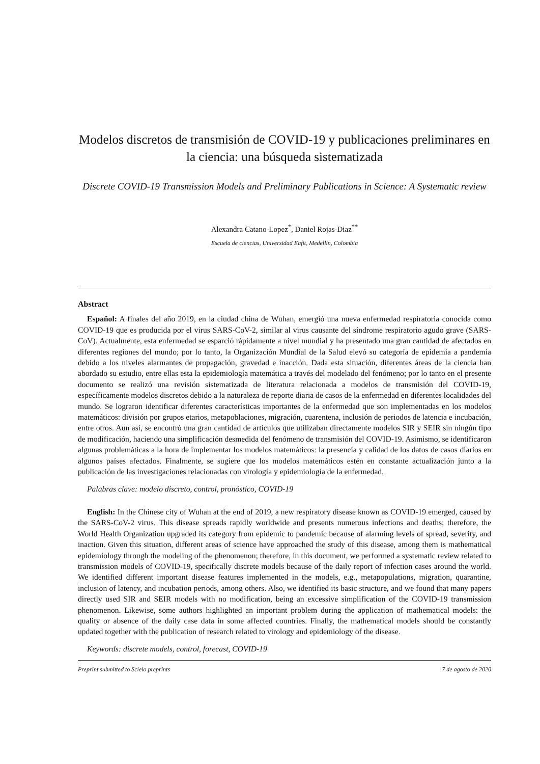Modelos discretos de transmisión de COVID-19 y publicaciones preliminares en la ciencia: una búsqueda sistematizada
Discrete COVID-19 Transmission Models and Preliminary Publications in Science: A Systematic review
Alexandra Catano-Lopez<sup>*</sup>, Daniel Rojas-Diaz<sup>**</sup>
Escuela de ciencias, Universidad Eafit, Medellín, Colombia
Abstract
Español: A finales del año 2019, en la ciudad china de Wuhan, emergió una nueva enfermedad respiratoria conocida como COVID-19 que es producida por el virus SARS-CoV-2, similar al virus causante del síndrome respiratorio agudo grave (SARS-CoV). Actualmente, esta enfermedad se esparció rápidamente a nivel mundial y ha presentado una gran cantidad de afectados en diferentes regiones del mundo; por lo tanto, la Organización Mundial de la Salud elevó su categoría de epidemia a pandemia debido a los niveles alarmantes de propagación, gravedad e inacción. Dada esta situación, diferentes áreas de la ciencia han abordado su estudio, entre ellas esta la epidemiología matemática a través del modelado del fenómeno; por lo tanto en el presente documento se realizó una revisión sistematizada de literatura relacionada a modelos de transmisión del COVID-19, específicamente modelos discretos debido a la naturaleza de reporte diaria de casos de la enfermedad en diferentes localidades del mundo. Se lograron identificar diferentes características importantes de la enfermedad que son implementadas en los modelos matemáticos: división por grupos etarios, metapoblaciones, migración, cuarentena, inclusión de periodos de latencia e incubación, entre otros. Aun así, se encontró una gran cantidad de artículos que utilizaban directamente modelos SIR y SEIR sin ningún tipo de modificación, haciendo una simplificación desmedida del fenómeno de transmisión del COVID-19. Asimismo, se identificaron algunas problemáticas a la hora de implementar los modelos matemáticos: la presencia y calidad de los datos de casos diarios en algunos países afectados. Finalmente, se sugiere que los modelos matemáticos estén en constante actualización junto a la publicación de las investigaciones relacionadas con virología y epidemiología de la enfermedad.
Palabras clave: modelo discreto, control, pronóstico, COVID-19
English: In the Chinese city of Wuhan at the end of 2019, a new respiratory disease known as COVID-19 emerged, caused by the SARS-CoV-2 virus. This disease spreads rapidly worldwide and presents numerous infections and deaths; therefore, the World Health Organization upgraded its category from epidemic to pandemic because of alarming levels of spread, severity, and inaction. Given this situation, different areas of science have approached the study of this disease, among them is mathematical epidemiology through the modeling of the phenomenon; therefore, in this document, we performed a systematic review related to transmission models of COVID-19, specifically discrete models because of the daily report of infection cases around the world. We identified different important disease features implemented in the models, e.g., metapopulations, migration, quarantine, inclusion of latency, and incubation periods, among others. Also, we identified its basic structure, and we found that many papers directly used SIR and SEIR models with no modification, being an excessive simplification of the COVID-19 transmission phenomenon. Likewise, some authors highlighted an important problem during the application of mathematical models: the quality or absence of the daily case data in some affected countries. Finally, the mathematical models should be constantly updated together with the publication of research related to virology and epidemiology of the disease.
Keywords: discrete models, control, forecast, COVID-19
Preprint submitted to Scielo preprints 7 de agosto de 2020